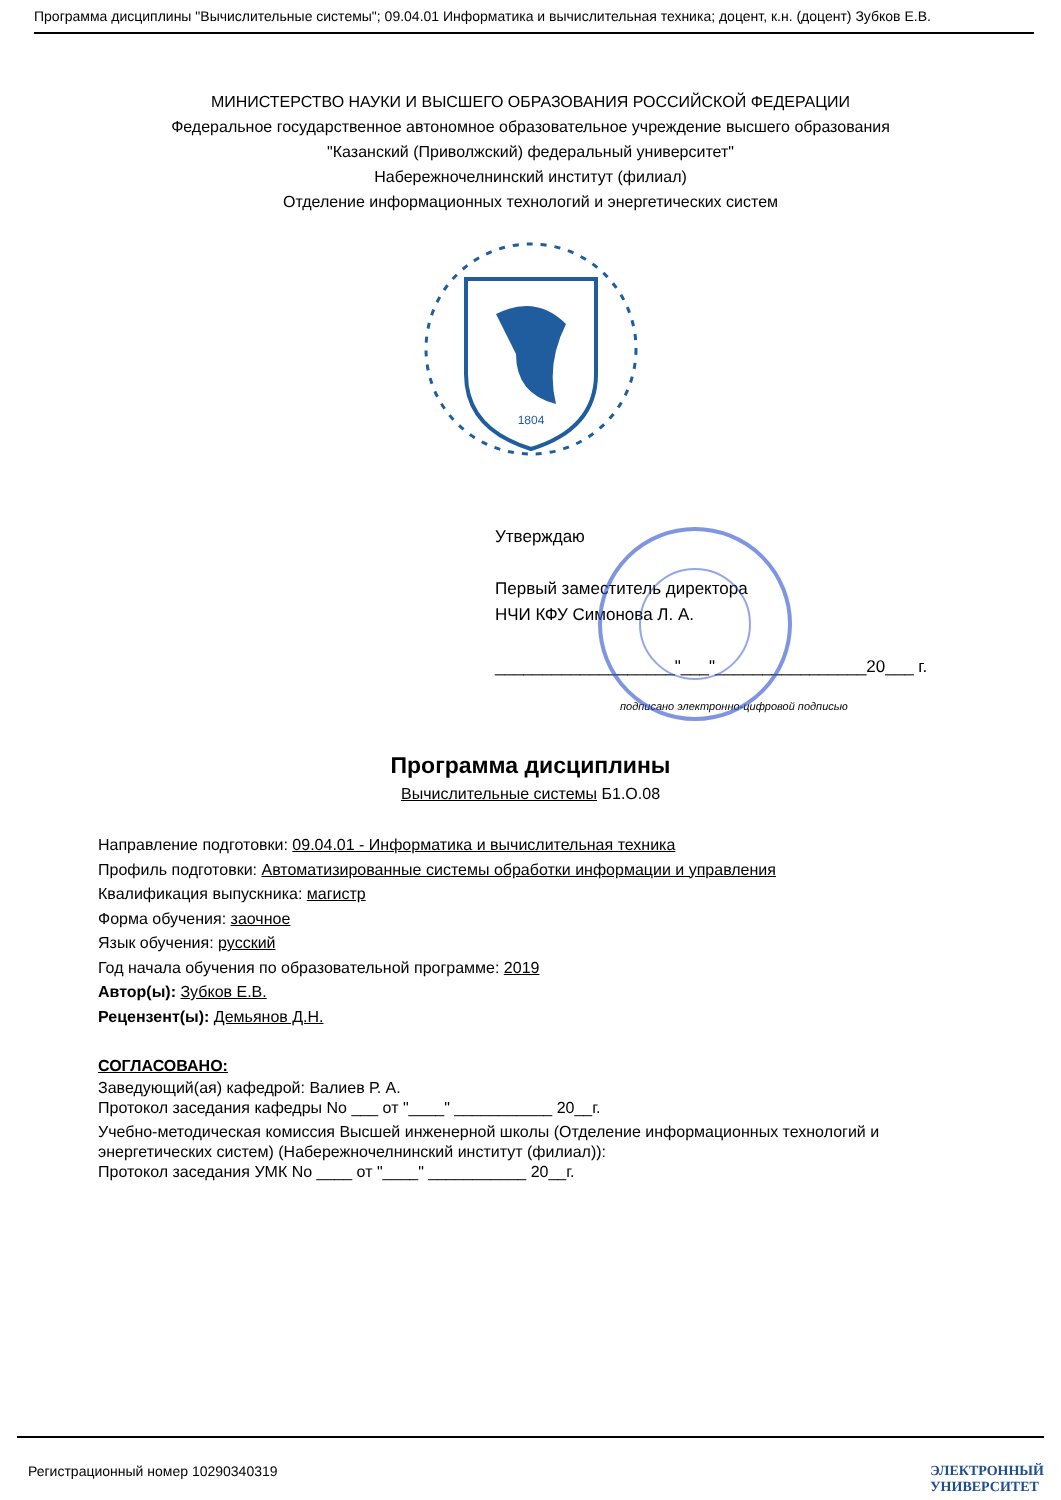Программа дисциплины "Вычислительные системы"; 09.04.01 Информатика и вычислительная техника; доцент, к.н. (доцент) Зубков Е.В.
МИНИСТЕРСТВО НАУКИ И ВЫСШЕГО ОБРАЗОВАНИЯ РОССИЙСКОЙ ФЕДЕРАЦИИ
Федеральное государственное автономное образовательное учреждение высшего образования
"Казанский (Приволжский) федеральный университет"
Набережночелнинский институт (филиал)
Отделение информационных технологий и энергетических систем
1804
Утверждаю
Первый заместитель директора
НЧИ КФУ Симонова Л. А.
___________________"___"________________20___ г.
подписано электронно-цифровой подписью
Программа дисциплины
Вычислительные системы Б1.О.08
Направление подготовки: 09.04.01 - Информатика и вычислительная техника
Профиль подготовки: Автоматизированные системы обработки информации и управления
Квалификация выпускника: магистр
Форма обучения: заочное
Язык обучения: русский
Год начала обучения по образовательной программе: 2019
Автор(ы): Зубков Е.В.
Рецензент(ы): Демьянов Д.Н.
СОГЛАСОВАНО:
Заведующий(ая) кафедрой: Валиев Р. А.
Протокол заседания кафедры No ___ от "____" ___________ 20__г.
Учебно-методическая комиссия Высшей инженерной школы (Отделение информационных технологий и энергетических систем) (Набережночелнинский институт (филиал)):
Протокол заседания УМК No ____ от "____" ___________ 20__г.
Регистрационный номер 10290340319 ЭЛЕКТРОННЫЙ
УНИВЕРСИТЕТ